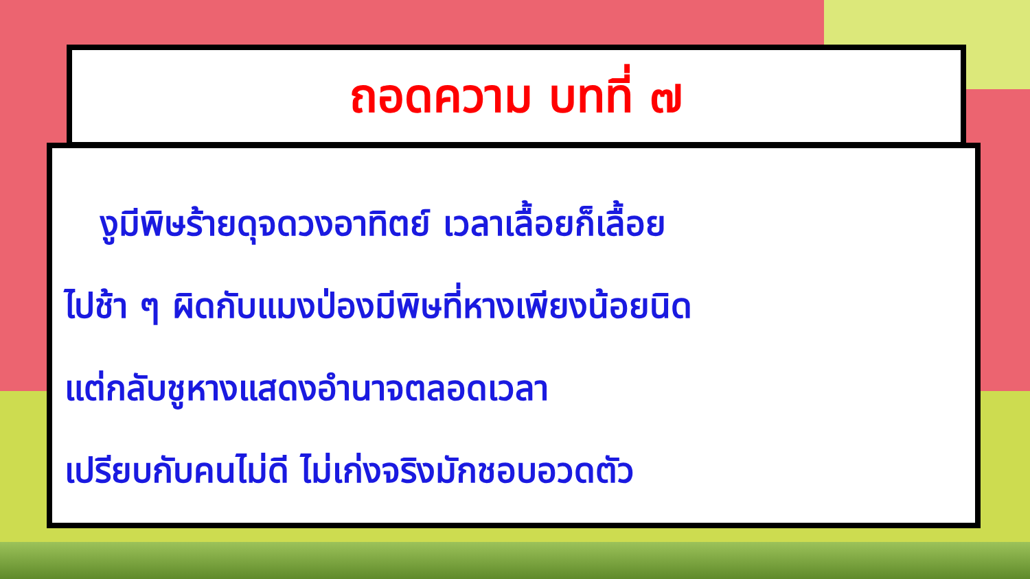งูมีพิษร้ายดุจดวงอาทิตย์ เวลาเลื้อยก็เลื้อย
ไปช้า ๆ ผิดกับแมงป่องมีพิษที่หางเพียงน้อยนิด
แต่กลับชูหางแสดงอำนาจตลอดเวลา
เปรียบกับคนไม่ดี ไม่เก่งจริงมักชอบอวดตัว
ถอดความ บทที่ ๗